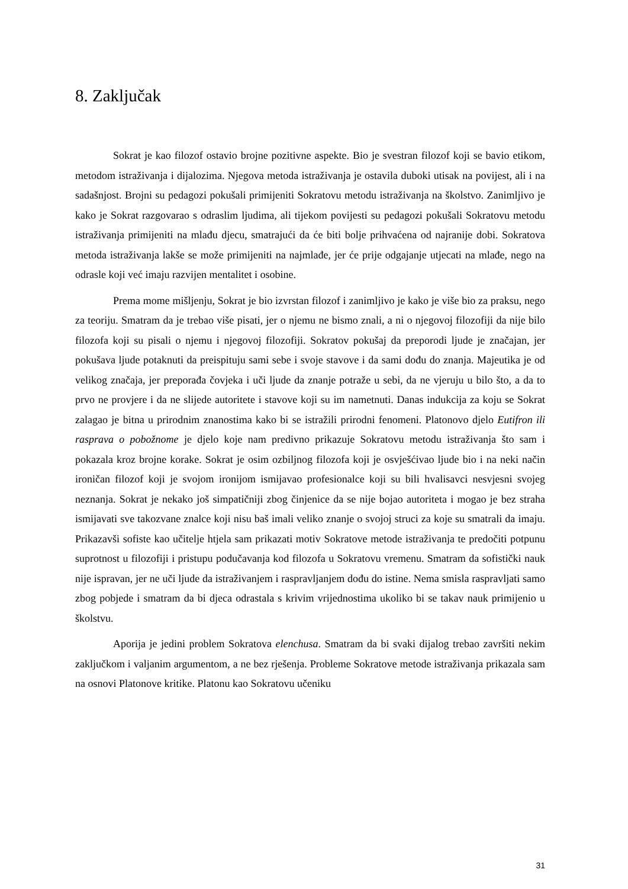8. Zaključak
Sokrat je kao filozof ostavio brojne pozitivne aspekte. Bio je svestran filozof koji se bavio etikom, metodom istraživanja i dijalozima. Njegova metoda istraživanja je ostavila duboki utisak na povijest, ali i na sadašnjost. Brojni su pedagozi pokušali primijeniti Sokratovu metodu istraživanja na školstvo. Zanimljivo je kako je Sokrat razgovarao s odraslim ljudima, ali tijekom povijesti su pedagozi pokušali Sokratovu metodu istraživanja primijeniti na mlađu djecu, smatrajući da će biti bolje prihvaćena od najranije dobi. Sokratova metoda istraživanja lakše se može primijeniti na najmlađe, jer će prije odgajanje utjecati na mlađe, nego na odrasle koji već imaju razvijen mentalitet i osobine.
Prema mome mišljenju, Sokrat je bio izvrstan filozof i zanimljivo je kako je više bio za praksu, nego za teoriju. Smatram da je trebao više pisati, jer o njemu ne bismo znali, a ni o njegovoj filozofiji da nije bilo filozofa koji su pisali o njemu i njegovoj filozofiji. Sokratov pokušaj da preporodi ljude je značajan, jer pokušava ljude potaknuti da preispituju sami sebe i svoje stavove i da sami dođu do znanja. Majeutika je od velikog značaja, jer preporađa čovjeka i uči ljude da znanje potraže u sebi, da ne vjeruju u bilo što, a da to prvo ne provjere i da ne slijede autoritete i stavove koji su im nametnuti. Danas indukcija za koju se Sokrat zalagao je bitna u prirodnim znanostima kako bi se istražili prirodni fenomeni. Platonovo djelo Eutifron ili rasprava o pobožnome je djelo koje nam predivno prikazuje Sokratovu metodu istraživanja što sam i pokazala kroz brojne korake. Sokrat je osim ozbiljnog filozofa koji je osvješćivao ljude bio i na neki način ironičan filozof koji je svojom ironijom ismijavao profesionalce koji su bili hvalisavci nesvjesni svojeg neznanja. Sokrat je nekako još simpatičniji zbog činjenice da se nije bojao autoriteta i mogao je bez straha ismijavati sve takozvane znalce koji nisu baš imali veliko znanje o svojoj struci za koje su smatrali da imaju. Prikazavši sofiste kao učitelje htjela sam prikazati motiv Sokratove metode istraživanja te predočiti potpunu suprotnost u filozofiji i pristupu podučavanja kod filozofa u Sokratovu vremenu. Smatram da sofistički nauk nije ispravan, jer ne uči ljude da istraživanjem i raspravljanjem dođu do istine. Nema smisla raspravljati samo zbog pobjede i smatram da bi djeca odrastala s krivim vrijednostima ukoliko bi se takav nauk primijenio u školstvu.
Aporija je jedini problem Sokratova elenchusa. Smatram da bi svaki dijalog trebao završiti nekim zaključkom i valjanim argumentom, a ne bez rješenja. Probleme Sokratove metode istraživanja prikazala sam na osnovi Platonove kritike. Platonu kao Sokratovu učeniku
31